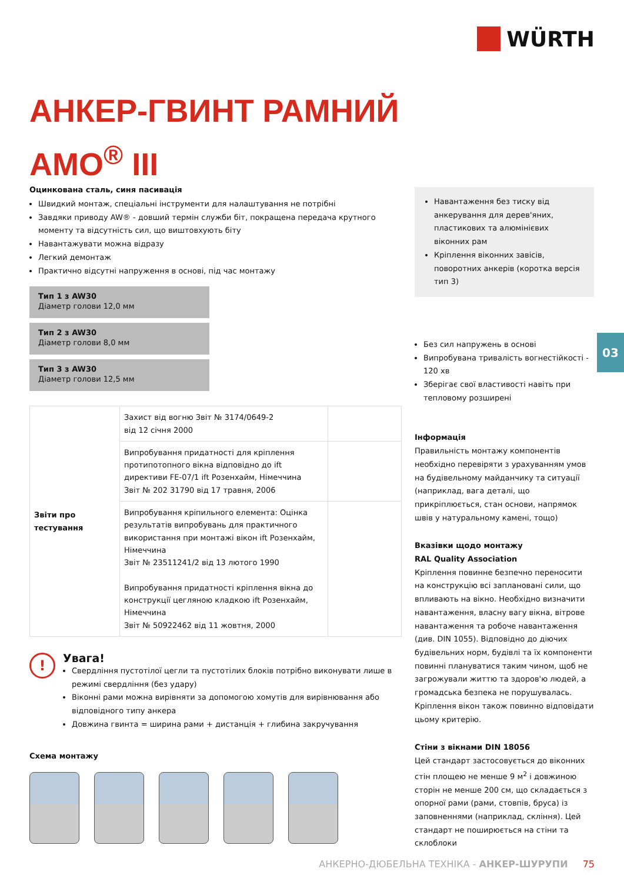WÜRTH
АНКЕР-ГВИНТ РАМНИЙ
AMO<sup>®</sup> III
Оцинкована сталь, синя пасивація
Швидкий монтаж, спеціальні інструменти для налаштування не потрібні
Завдяки приводу AW® - довший термін служби біт, покращена передача крутного моменту та відсутність сил, що виштовхують біту
Навантажувати можна відразу
Легкий демонтаж
Практично відсутні напруження в основі, під час монтажу
Тип 1 з AW30
Діаметр голови 12,0 мм
Тип 2 з AW30
Діаметр голови 8,0 мм
Тип 3 з AW30
Діаметр голови 12,5 мм
| Звіти про тестування | Захист від вогню Звіт № 3174/0649-2 від 12 січня 2000 | |
| | Випробування придатності для кріплення протипотопного вікна відповідно до ift директиви FE-07/1 ift Розенхайм, Німеччина Звіт № 202 31790 від 17 травня, 2006 | |
| | Випробування кріпильного елемента: Оцінка результатів випробувань для практичного використання при монтажі вікон ift Розенхайм, Німеччина Звіт № 23511241/2 від 13 лютого 1990 Випробування придатності кріплення вікна до конструкції цегляною кладкою ift Розенхайм, Німеччина Звіт № 50922462 від 11 жовтня, 2000 | |
! Увага!
Свердління пустотілої цегли та пустотілих блоків потрібно виконувати лише в режимі свердління (без удару)
Віконні рами можна вирівняти за допомогою хомутів для вирівнювання або відповідного типу анкера
Довжина гвинта = ширина рами + дистанція + глибина закручування
Схема монтажу
Навантаження без тиску від анкерування для дерев'яних, пластикових та алюмінієвих віконних рам
Кріплення віконних завісів, поворотних анкерів (коротка версія тип 3)
Без сил напружень в основі
Випробувана тривалість вогнестійкості - 120 хв
Зберігає свої властивості навіть при тепловому розширені
Інформація
Правильність монтажу компонентів необхідно перевіряти з урахуванням умов на будівельному майданчику та ситуації (наприклад, вага деталі, що прикріплюється, стан основи, напрямок швів у натуральному камені, тощо)
Вказівки щодо монтажу
RAL Quality Association
Кріплення повинне безпечно переносити на конструкцію всі заплановані сили, що впливають на вікно. Необхідно визначити навантаження, власну вагу вікна, вітрове навантаження та робоче навантаження (див. DIN 1055). Відповідно до діючих будівельних норм, будівлі та їх компоненти повинні плануватися таким чином, щоб не загрожували життю та здоров'ю людей, а громадська безпека не порушувалась. Кріплення вікон також повинно відповідати цьому критерію.
Стіни з вікнами DIN 18056
Цей стандарт застосовується до віконних стін площею не менше 9 м<sup>2</sup> і довжиною сторін не менше 200 см, що складається з опорної рами (рами, стовпів, бруса) із заповненнями (наприклад, скління). Цей стандарт не поширюється на стіни та склоблоки
03
АНКЕРНО-ДЮБЕЛЬНА ТЕХНІКА - АНКЕР-ШУРУПИ 75